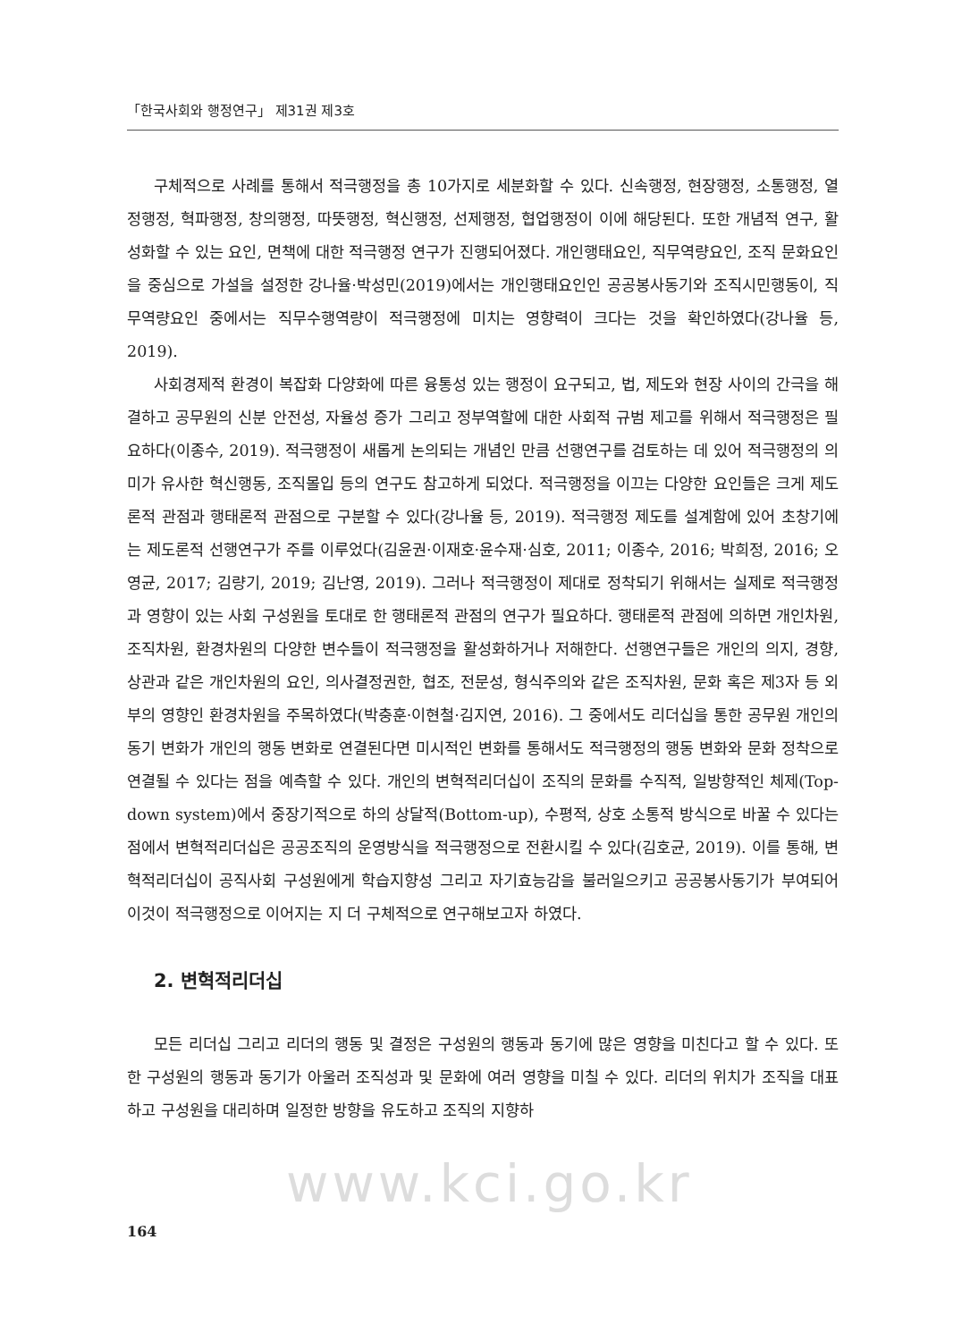「한국사회와 행정연구」 제31권 제3호
구체적으로 사례를 통해서 적극행정을 총 10가지로 세분화할 수 있다. 신속행정, 현장행정, 소통행정, 열정행정, 혁파행정, 창의행정, 따뜻행정, 혁신행정, 선제행정, 협업행정이 이에 해당된다. 또한 개념적 연구, 활성화할 수 있는 요인, 면책에 대한 적극행정 연구가 진행되어졌다. 개인행태요인, 직무역량요인, 조직 문화요인을 중심으로 가설을 설정한 강나율·박성민(2019)에서는 개인행태요인인 공공봉사동기와 조직시민행동이, 직무역량요인 중에서는 직무수행역량이 적극행정에 미치는 영향력이 크다는 것을 확인하였다(강나율 등, 2019).
사회경제적 환경이 복잡화 다양화에 따른 융통성 있는 행정이 요구되고, 법, 제도와 현장 사이의 간극을 해결하고 공무원의 신분 안전성, 자율성 증가 그리고 정부역할에 대한 사회적 규범 제고를 위해서 적극행정은 필요하다(이종수, 2019). 적극행정이 새롭게 논의되는 개념인 만큼 선행연구를 검토하는 데 있어 적극행정의 의미가 유사한 혁신행동, 조직몰입 등의 연구도 참고하게 되었다. 적극행정을 이끄는 다양한 요인들은 크게 제도론적 관점과 행태론적 관점으로 구분할 수 있다(강나율 등, 2019). 적극행정 제도를 설계함에 있어 초창기에는 제도론적 선행연구가 주를 이루었다(김윤권·이재호·윤수재·심호, 2011; 이종수, 2016; 박희정, 2016; 오영균, 2017; 김량기, 2019; 김난영, 2019). 그러나 적극행정이 제대로 정착되기 위해서는 실제로 적극행정과 영향이 있는 사회 구성원을 토대로 한 행태론적 관점의 연구가 필요하다. 행태론적 관점에 의하면 개인차원, 조직차원, 환경차원의 다양한 변수들이 적극행정을 활성화하거나 저해한다. 선행연구들은 개인의 의지, 경향, 상관과 같은 개인차원의 요인, 의사결정권한, 협조, 전문성, 형식주의와 같은 조직차원, 문화 혹은 제3자 등 외부의 영향인 환경차원을 주목하였다(박충훈·이현철·김지연, 2016). 그 중에서도 리더십을 통한 공무원 개인의 동기 변화가 개인의 행동 변화로 연결된다면 미시적인 변화를 통해서도 적극행정의 행동 변화와 문화 정착으로 연결될 수 있다는 점을 예측할 수 있다. 개인의 변혁적리더십이 조직의 문화를 수직적, 일방향적인 체제(Top-down system)에서 중장기적으로 하의 상달적(Bottom-up), 수평적, 상호 소통적 방식으로 바꿀 수 있다는 점에서 변혁적리더십은 공공조직의 운영방식을 적극행정으로 전환시킬 수 있다(김호균, 2019). 이를 통해, 변혁적리더십이 공직사회 구성원에게 학습지향성 그리고 자기효능감을 불러일으키고 공공봉사동기가 부여되어 이것이 적극행정으로 이어지는 지 더 구체적으로 연구해보고자 하였다.
2. 변혁적리더십
모든 리더십 그리고 리더의 행동 및 결정은 구성원의 행동과 동기에 많은 영향을 미친다고 할 수 있다. 또한 구성원의 행동과 동기가 아울러 조직성과 및 문화에 여러 영향을 미칠 수 있다. 리더의 위치가 조직을 대표하고 구성원을 대리하며 일정한 방향을 유도하고 조직의 지향하
www.kci.go.kr
164